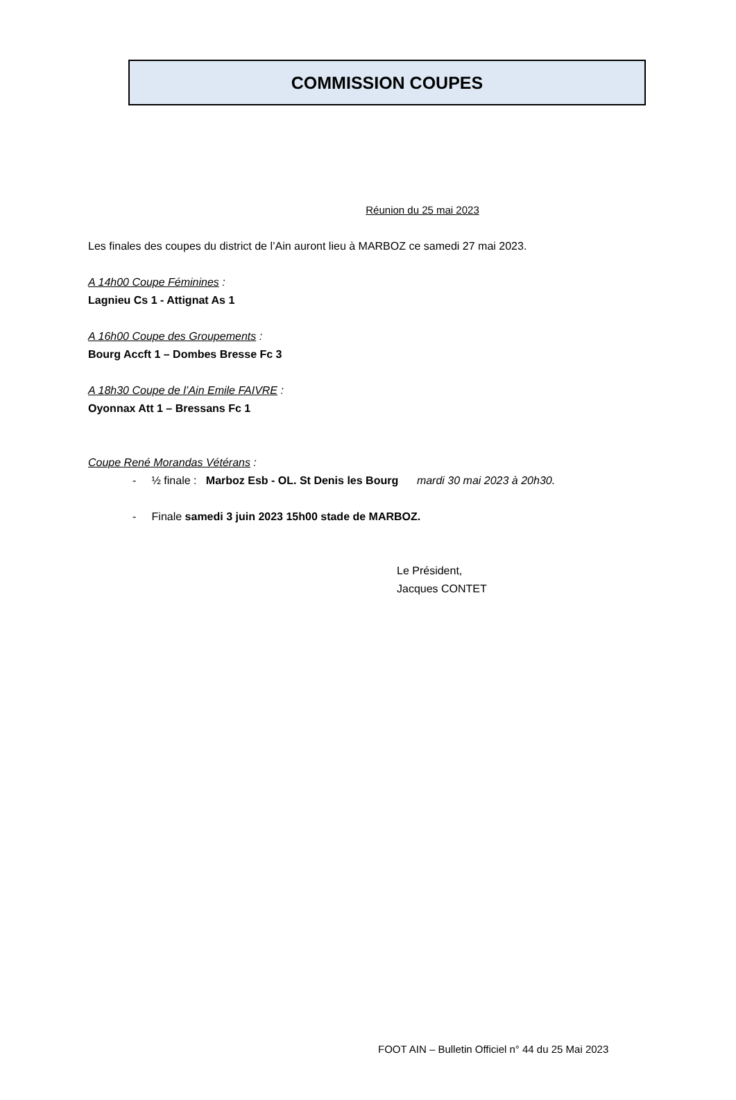COMMISSION COUPES
Réunion du 25 mai 2023
Les finales des coupes du district de l’Ain auront lieu à MARBOZ ce samedi 27 mai 2023.
A 14h00 Coupe Féminines :
Lagnieu Cs 1 - Attignat As 1
A 16h00 Coupe des Groupements :
Bourg Accft 1 – Dombes Bresse Fc 3
A 18h30 Coupe de l’Ain Emile FAIVRE :
Oyonnax Att 1 – Bressans Fc 1
Coupe René Morandas Vétérans :
- ½ finale : Marboz Esb - OL. St Denis les Bourg mardi 30 mai 2023 à 20h30.
- Finale samedi 3 juin 2023 15h00 stade de MARBOZ.
Le Président,
Jacques CONTET
FOOT AIN – Bulletin Officiel n° 44 du 25 Mai 2023